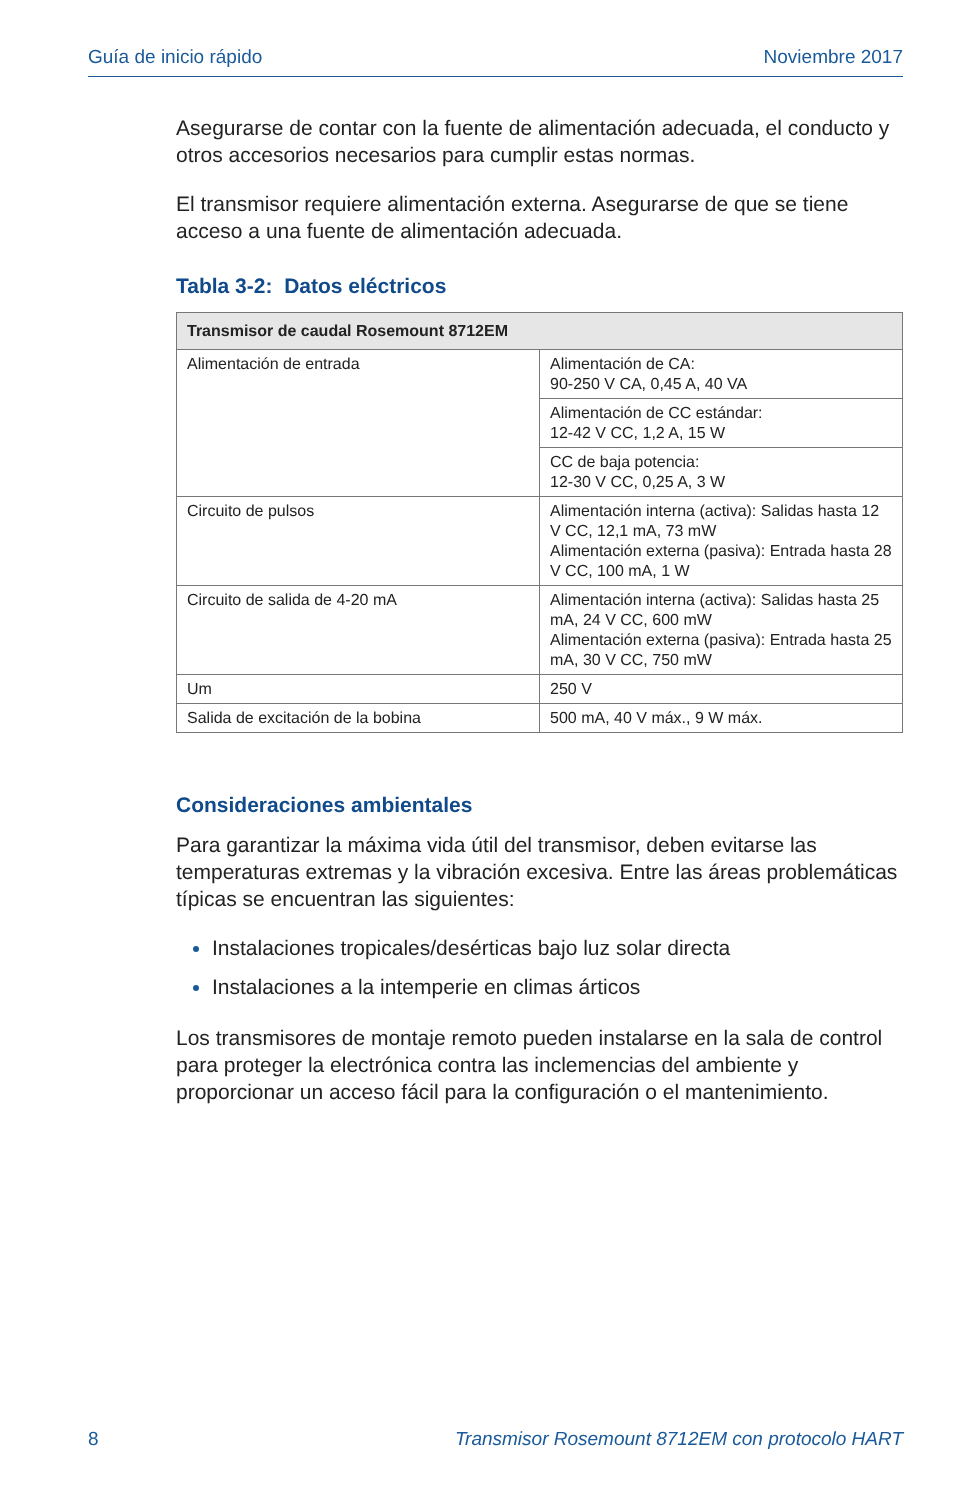Guía de inicio rápido Noviembre 2017
Asegurarse de contar con la fuente de alimentación adecuada, el conducto y otros accesorios necesarios para cumplir estas normas.
El transmisor requiere alimentación externa. Asegurarse de que se tiene acceso a una fuente de alimentación adecuada.
Tabla 3-2: Datos eléctricos
| Transmisor de caudal Rosemount 8712EM | |
| --- | --- |
| Alimentación de entrada | Alimentación de CA: 90-250 V CA, 0,45 A, 40 VA |
| | Alimentación de CC estándar: 12-42 V CC, 1,2 A, 15 W |
| | CC de baja potencia: 12-30 V CC, 0,25 A, 3 W |
| Circuito de pulsos | Alimentación interna (activa): Salidas hasta 12 V CC, 12,1 mA, 73 mW Alimentación externa (pasiva): Entrada hasta 28 V CC, 100 mA, 1 W |
| Circuito de salida de 4-20 mA | Alimentación interna (activa): Salidas hasta 25 mA, 24 V CC, 600 mW Alimentación externa (pasiva): Entrada hasta 25 mA, 30 V CC, 750 mW |
| Um | 250 V |
| Salida de excitación de la bobina | 500 mA, 40 V máx., 9 W máx. |
Consideraciones ambientales
Para garantizar la máxima vida útil del transmisor, deben evitarse las temperaturas extremas y la vibración excesiva. Entre las áreas problemáticas típicas se encuentran las siguientes:
Instalaciones tropicales/desérticas bajo luz solar directa
Instalaciones a la intemperie en climas árticos
Los transmisores de montaje remoto pueden instalarse en la sala de control para proteger la electrónica contra las inclemencias del ambiente y proporcionar un acceso fácil para la configuración o el mantenimiento.
8 Transmisor Rosemount 8712EM con protocolo HART